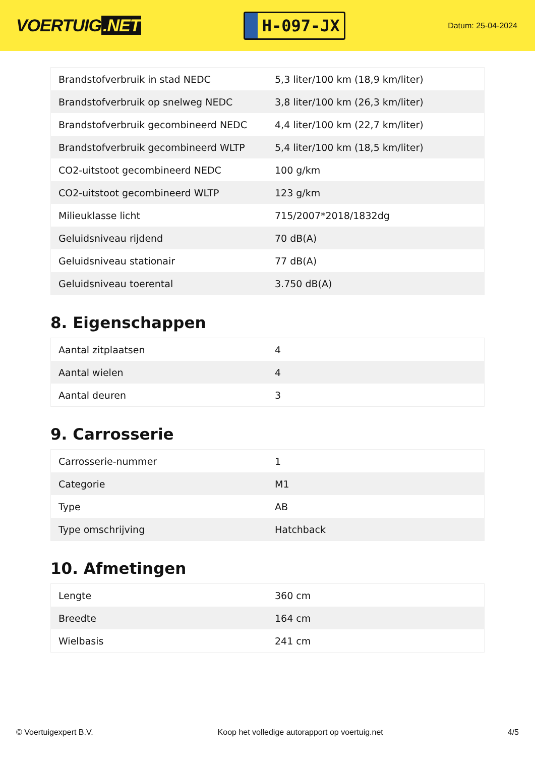VOERTUIG.NET
H-097-JX
Datum: 25-04-2024
| Brandstofverbruik in stad NEDC | 5,3 liter/100 km (18,9 km/liter) |
| Brandstofverbruik op snelweg NEDC | 3,8 liter/100 km (26,3 km/liter) |
| Brandstofverbruik gecombineerd NEDC | 4,4 liter/100 km (22,7 km/liter) |
| Brandstofverbruik gecombineerd WLTP | 5,4 liter/100 km (18,5 km/liter) |
| CO2-uitstoot gecombineerd NEDC | 100 g/km |
| CO2-uitstoot gecombineerd WLTP | 123 g/km |
| Milieuklasse licht | 715/2007*2018/1832dg |
| Geluidsniveau rijdend | 70 dB(A) |
| Geluidsniveau stationair | 77 dB(A) |
| Geluidsniveau toerental | 3.750 dB(A) |
8. Eigenschappen
| Aantal zitplaatsen | 4 |
| Aantal wielen | 4 |
| Aantal deuren | 3 |
9. Carrosserie
| Carrosserie-nummer | 1 |
| Categorie | M1 |
| Type | AB |
| Type omschrijving | Hatchback |
10. Afmetingen
| Lengte | 360 cm |
| Breedte | 164 cm |
| Wielbasis | 241 cm |
© Voertuigexpert B.V. Koop het volledige autorapport op voertuig.net 4/5